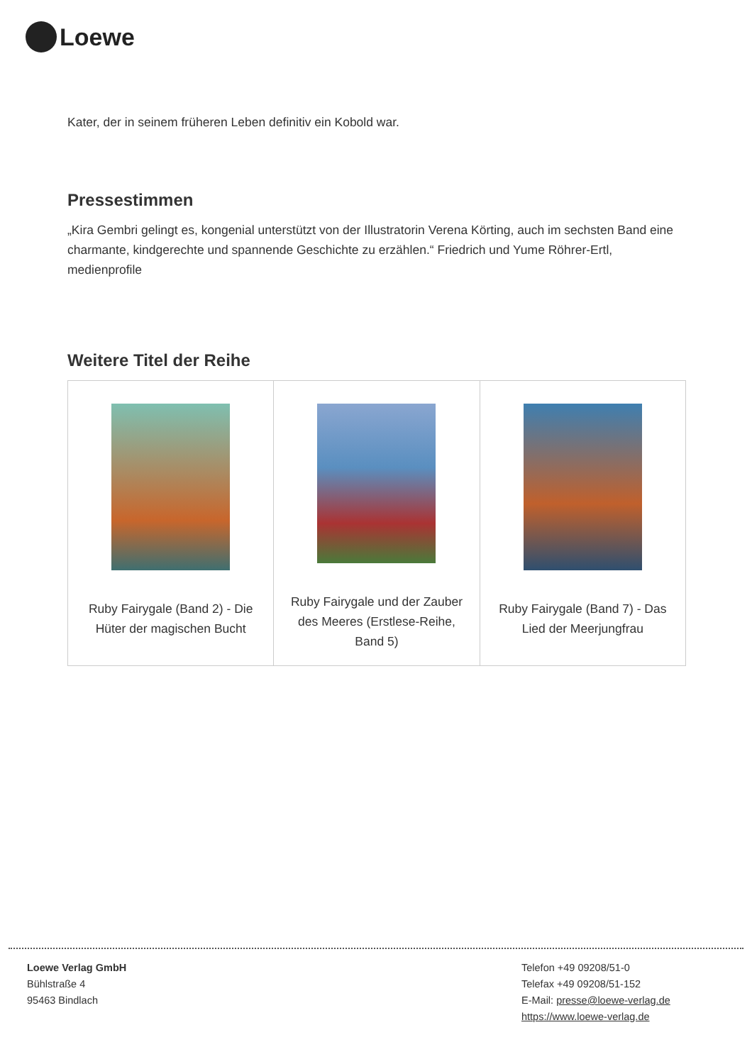Loewe
Kater, der in seinem früheren Leben definitiv ein Kobold war.
Pressestimmen
„Kira Gembri gelingt es, kongenial unterstützt von der Illustratorin Verena Körting, auch im sechsten Band eine charmante, kindgerechte und spannende Geschichte zu erzählen.“ Friedrich und Yume Röhrer-Ertl, medienprofile
Weitere Titel der Reihe
| Ruby Fairygale (Band 2) - Die Hüter der magischen Bucht | Ruby Fairygale und der Zauber des Meeres (Erstlese-Reihe, Band 5) | Ruby Fairygale (Band 7) - Das Lied der Meerjungfrau |
Loewe Verlag GmbH
Bühlstraße 4
95463 Bindlach
Telefon +49 09208/51-0
Telefax +49 09208/51-152
E-Mail: presse@loewe-verlag.de
https://www.loewe-verlag.de